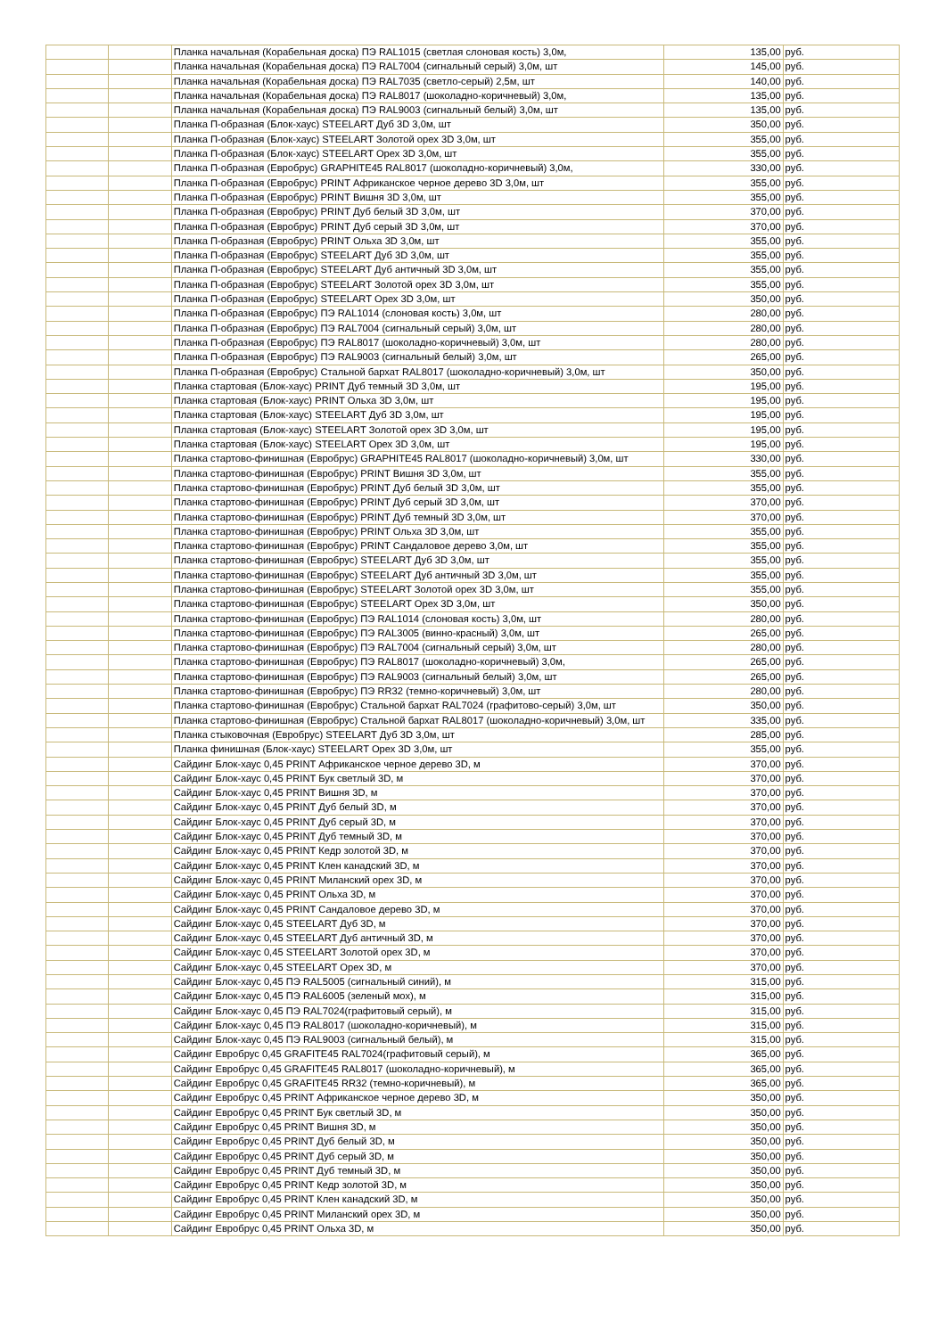| | | Планка начальная (Корабельная доска) ПЭ RAL1015 (светлая слоновая кость) 3,0м, | 135,00 | руб. |
| | | Планка начальная (Корабельная доска) ПЭ RAL7004 (сигнальный серый) 3,0м, шт | 145,00 | руб. |
| | | Планка начальная (Корабельная доска) ПЭ RAL7035 (светло-серый) 2,5м, шт | 140,00 | руб. |
| | | Планка начальная (Корабельная доска) ПЭ RAL8017 (шоколадно-коричневый) 3,0м, | 135,00 | руб. |
| | | Планка начальная (Корабельная доска) ПЭ RAL9003 (сигнальный белый) 3,0м, шт | 135,00 | руб. |
| | | Планка П-образная (Блок-хаус) STEELART Дуб 3D 3,0м, шт | 350,00 | руб. |
| | | Планка П-образная (Блок-хаус) STEELART Золотой орех 3D 3,0м, шт | 355,00 | руб. |
| | | Планка П-образная (Блок-хаус) STEELART Орех 3D 3,0м, шт | 355,00 | руб. |
| | | Планка П-образная (Евробрус) GRAPHITE45 RAL8017 (шоколадно-коричневый) 3,0м, | 330,00 | руб. |
| | | Планка П-образная (Евробрус) PRINT Африканское черное дерево 3D 3,0м, шт | 355,00 | руб. |
| | | Планка П-образная (Евробрус) PRINT Вишня 3D 3,0м, шт | 355,00 | руб. |
| | | Планка П-образная (Евробрус) PRINT Дуб белый 3D 3,0м, шт | 370,00 | руб. |
| | | Планка П-образная (Евробрус) PRINT Дуб серый 3D 3,0м, шт | 370,00 | руб. |
| | | Планка П-образная (Евробрус) PRINT Ольха 3D 3,0м, шт | 355,00 | руб. |
| | | Планка П-образная (Евробрус) STEELART Дуб 3D 3,0м, шт | 355,00 | руб. |
| | | Планка П-образная (Евробрус) STEELART Дуб античный 3D 3,0м, шт | 355,00 | руб. |
| | | Планка П-образная (Евробрус) STEELART Золотой орех 3D 3,0м, шт | 355,00 | руб. |
| | | Планка П-образная (Евробрус) STEELART Орех 3D 3,0м, шт | 350,00 | руб. |
| | | Планка П-образная (Евробрус) ПЭ RAL1014 (слоновая кость) 3,0м, шт | 280,00 | руб. |
| | | Планка П-образная (Евробрус) ПЭ RAL7004 (сигнальный серый) 3,0м, шт | 280,00 | руб. |
| | | Планка П-образная (Евробрус) ПЭ RAL8017 (шоколадно-коричневый) 3,0м, шт | 280,00 | руб. |
| | | Планка П-образная (Евробрус) ПЭ RAL9003 (сигнальный белый) 3,0м, шт | 265,00 | руб. |
| | | Планка П-образная (Евробрус) Стальной бархат RAL8017 (шоколадно-коричневый) 3,0м, шт | 350,00 | руб. |
| | | Планка стартовая (Блок-хаус) PRINT Дуб темный 3D 3,0м, шт | 195,00 | руб. |
| | | Планка стартовая (Блок-хаус) PRINT Ольха 3D 3,0м, шт | 195,00 | руб. |
| | | Планка стартовая (Блок-хаус) STEELART Дуб 3D 3,0м, шт | 195,00 | руб. |
| | | Планка стартовая (Блок-хаус) STEELART Золотой орех 3D 3,0м, шт | 195,00 | руб. |
| | | Планка стартовая (Блок-хаус) STEELART Орех 3D 3,0м, шт | 195,00 | руб. |
| | | Планка стартово-финишная (Евробрус) GRAPHITE45 RAL8017 (шоколадно-коричневый) 3,0м, шт | 330,00 | руб. |
| | | Планка стартово-финишная (Евробрус) PRINT Вишня 3D 3,0м, шт | 355,00 | руб. |
| | | Планка стартово-финишная (Евробрус) PRINT Дуб белый 3D 3,0м, шт | 355,00 | руб. |
| | | Планка стартово-финишная (Евробрус) PRINT Дуб серый 3D 3,0м, шт | 370,00 | руб. |
| | | Планка стартово-финишная (Евробрус) PRINT Дуб темный 3D 3,0м, шт | 370,00 | руб. |
| | | Планка стартово-финишная (Евробрус) PRINT Ольха 3D 3,0м, шт | 355,00 | руб. |
| | | Планка стартово-финишная (Евробрус) PRINT Сандаловое дерево 3,0м, шт | 355,00 | руб. |
| | | Планка стартово-финишная (Евробрус) STEELART Дуб 3D 3,0м, шт | 355,00 | руб. |
| | | Планка стартово-финишная (Евробрус) STEELART Дуб античный 3D 3,0м, шт | 355,00 | руб. |
| | | Планка стартово-финишная (Евробрус) STEELART Золотой орех 3D 3,0м, шт | 355,00 | руб. |
| | | Планка стартово-финишная (Евробрус) STEELART Орех 3D 3,0м, шт | 350,00 | руб. |
| | | Планка стартово-финишная (Евробрус) ПЭ RAL1014 (слоновая кость) 3,0м, шт | 280,00 | руб. |
| | | Планка стартово-финишная (Евробрус) ПЭ RAL3005 (винно-красный) 3,0м, шт | 265,00 | руб. |
| | | Планка стартово-финишная (Евробрус) ПЭ RAL7004 (сигнальный серый) 3,0м, шт | 280,00 | руб. |
| | | Планка стартово-финишная (Евробрус) ПЭ RAL8017 (шоколадно-коричневый) 3,0м, | 265,00 | руб. |
| | | Планка стартово-финишная (Евробрус) ПЭ RAL9003 (сигнальный белый) 3,0м, шт | 265,00 | руб. |
| | | Планка стартово-финишная (Евробрус) ПЭ RR32 (темно-коричневый) 3,0м, шт | 280,00 | руб. |
| | | Планка стартово-финишная (Евробрус) Стальной бархат RAL7024 (графитово-серый) 3,0м, шт | 350,00 | руб. |
| | | Планка стартово-финишная (Евробрус) Стальной бархат RAL8017 (шоколадно-коричневый) 3,0м, шт | 335,00 | руб. |
| | | Планка стыковочная (Евробрус) STEELART Дуб 3D 3,0м, шт | 285,00 | руб. |
| | | Планка финишная (Блок-хаус) STEELART Орех 3D 3,0м, шт | 355,00 | руб. |
| | | Сайдинг Блок-хаус 0,45 PRINT Африканское черное дерево 3D, м | 370,00 | руб. |
| | | Сайдинг Блок-хаус 0,45 PRINT Бук светлый 3D, м | 370,00 | руб. |
| | | Сайдинг Блок-хаус 0,45 PRINT Вишня 3D, м | 370,00 | руб. |
| | | Сайдинг Блок-хаус 0,45 PRINT Дуб белый 3D, м | 370,00 | руб. |
| | | Сайдинг Блок-хаус 0,45 PRINT Дуб серый 3D, м | 370,00 | руб. |
| | | Сайдинг Блок-хаус 0,45 PRINT Дуб темный 3D, м | 370,00 | руб. |
| | | Сайдинг Блок-хаус 0,45 PRINT Кедр золотой 3D, м | 370,00 | руб. |
| | | Сайдинг Блок-хаус 0,45 PRINT Клен канадский 3D, м | 370,00 | руб. |
| | | Сайдинг Блок-хаус 0,45 PRINT Миланский орех 3D, м | 370,00 | руб. |
| | | Сайдинг Блок-хаус 0,45 PRINT Ольха 3D, м | 370,00 | руб. |
| | | Сайдинг Блок-хаус 0,45 PRINT Сандаловое дерево 3D, м | 370,00 | руб. |
| | | Сайдинг Блок-хаус 0,45 STEELART Дуб 3D, м | 370,00 | руб. |
| | | Сайдинг Блок-хаус 0,45 STEELART Дуб античный 3D, м | 370,00 | руб. |
| | | Сайдинг Блок-хаус 0,45 STEELART Золотой орех 3D, м | 370,00 | руб. |
| | | Сайдинг Блок-хаус 0,45 STEELART Орех 3D, м | 370,00 | руб. |
| | | Сайдинг Блок-хаус 0,45 ПЭ RAL5005 (сигнальный синий), м | 315,00 | руб. |
| | | Сайдинг Блок-хаус 0,45 ПЭ RAL6005 (зеленый мох), м | 315,00 | руб. |
| | | Сайдинг Блок-хаус 0,45 ПЭ RAL7024(графитовый серый), м | 315,00 | руб. |
| | | Сайдинг Блок-хаус 0,45 ПЭ RAL8017 (шоколадно-коричневый), м | 315,00 | руб. |
| | | Сайдинг Блок-хаус 0,45 ПЭ RAL9003 (сигнальный белый), м | 315,00 | руб. |
| | | Сайдинг Евробрус 0,45 GRAFITE45 RAL7024(графитовый серый), м | 365,00 | руб. |
| | | Сайдинг Евробрус 0,45 GRAFITE45 RAL8017 (шоколадно-коричневый), м | 365,00 | руб. |
| | | Сайдинг Евробрус 0,45 GRAFITE45 RR32 (темно-коричневый), м | 365,00 | руб. |
| | | Сайдинг Евробрус 0,45 PRINT Африканское черное дерево 3D, м | 350,00 | руб. |
| | | Сайдинг Евробрус 0,45 PRINT Бук светлый 3D, м | 350,00 | руб. |
| | | Сайдинг Евробрус 0,45 PRINT Вишня 3D, м | 350,00 | руб. |
| | | Сайдинг Евробрус 0,45 PRINT Дуб белый 3D, м | 350,00 | руб. |
| | | Сайдинг Евробрус 0,45 PRINT Дуб серый 3D, м | 350,00 | руб. |
| | | Сайдинг Евробрус 0,45 PRINT Дуб темный 3D, м | 350,00 | руб. |
| | | Сайдинг Евробрус 0,45 PRINT Кедр золотой 3D, м | 350,00 | руб. |
| | | Сайдинг Евробрус 0,45 PRINT Клен канадский 3D, м | 350,00 | руб. |
| | | Сайдинг Евробрус 0,45 PRINT Миланский орех 3D, м | 350,00 | руб. |
| | | Сайдинг Евробрус 0,45 PRINT Ольха 3D, м | 350,00 | руб. |